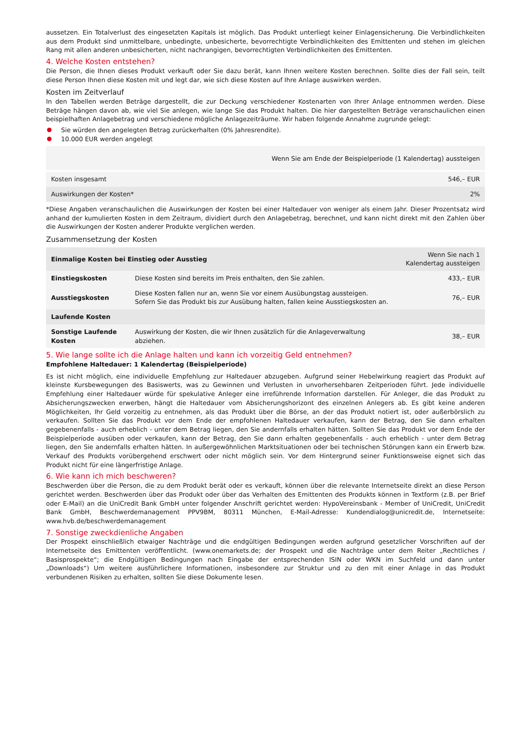aussetzen. Ein Totalverlust des eingesetzten Kapitals ist möglich. Das Produkt unterliegt keiner Einlagensicherung. Die Verbindlichkeiten aus dem Produkt sind unmittelbare, unbedingte, unbesicherte, bevorrechtigte Verbindlichkeiten des Emittenten und stehen im gleichen Rang mit allen anderen unbesicherten, nicht nachrangigen, bevorrechtigten Verbindlichkeiten des Emittenten.
4. Welche Kosten entstehen?
Die Person, die Ihnen dieses Produkt verkauft oder Sie dazu berät, kann Ihnen weitere Kosten berechnen. Sollte dies der Fall sein, teilt diese Person Ihnen diese Kosten mit und legt dar, wie sich diese Kosten auf Ihre Anlage auswirken werden.
Kosten im Zeitverlauf
In den Tabellen werden Beträge dargestellt, die zur Deckung verschiedener Kostenarten von Ihrer Anlage entnommen werden. Diese Beträge hängen davon ab, wie viel Sie anlegen, wie lange Sie das Produkt halten. Die hier dargestellten Beträge veranschaulichen einen beispielhaften Anlagebetrag und verschiedene mögliche Anlagezeiträume. Wir haben folgende Annahme zugrunde gelegt:
Sie würden den angelegten Betrag zurückerhalten (0% Jahresrendite).
10.000 EUR werden angelegt
| | Wenn Sie am Ende der Beispielperiode (1 Kalendertag) aussteigen |
| --- | --- |
| Kosten insgesamt | 546,– EUR |
| Auswirkungen der Kosten* | 2% |
*Diese Angaben veranschaulichen die Auswirkungen der Kosten bei einer Haltedauer von weniger als einem Jahr. Dieser Prozentsatz wird anhand der kumulierten Kosten in dem Zeitraum, dividiert durch den Anlagebetrag, berechnet, und kann nicht direkt mit den Zahlen über die Auswirkungen der Kosten anderer Produkte verglichen werden.
Zusammensetzung der Kosten
| Einmalige Kosten bei Einstieg oder Ausstieg | | Wenn Sie nach 1 Kalendertag aussteigen |
| --- | --- | --- |
| Einstiegskosten | Diese Kosten sind bereits im Preis enthalten, den Sie zahlen. | 433,– EUR |
| Ausstiegskosten | Diese Kosten fallen nur an, wenn Sie vor einem Ausübungstag aussteigen. Sofern Sie das Produkt bis zur Ausübung halten, fallen keine Ausstiegskosten an. | 76,– EUR |
| Laufende Kosten | | |
| Sonstige Laufende Kosten | Auswirkung der Kosten, die wir Ihnen zusätzlich für die Anlageverwaltung abziehen. | 38,– EUR |
5. Wie lange sollte ich die Anlage halten und kann ich vorzeitig Geld entnehmen?
Empfohlene Haltedauer: 1 Kalendertag (Beispielperiode)
Es ist nicht möglich, eine individuelle Empfehlung zur Haltedauer abzugeben. Aufgrund seiner Hebelwirkung reagiert das Produkt auf kleinste Kursbewegungen des Basiswerts, was zu Gewinnen und Verlusten in unvorhersehbaren Zeitperioden führt. Jede individuelle Empfehlung einer Haltedauer würde für spekulative Anleger eine irreführende Information darstellen. Für Anleger, die das Produkt zu Absicherungszwecken erwerben, hängt die Haltedauer vom Absicherungshorizont des einzelnen Anlegers ab. Es gibt keine anderen Möglichkeiten, Ihr Geld vorzeitig zu entnehmen, als das Produkt über die Börse, an der das Produkt notiert ist, oder außerbörslich zu verkaufen. Sollten Sie das Produkt vor dem Ende der empfohlenen Haltedauer verkaufen, kann der Betrag, den Sie dann erhalten gegebenenfalls - auch erheblich - unter dem Betrag liegen, den Sie andernfalls erhalten hätten. Sollten Sie das Produkt vor dem Ende der Beispielperiode ausüben oder verkaufen, kann der Betrag, den Sie dann erhalten gegebenenfalls - auch erheblich - unter dem Betrag liegen, den Sie andernfalls erhalten hätten. In außergewöhnlichen Marktsituationen oder bei technischen Störungen kann ein Erwerb bzw. Verkauf des Produkts vorübergehend erschwert oder nicht möglich sein. Vor dem Hintergrund seiner Funktionsweise eignet sich das Produkt nicht für eine längerfristige Anlage.
6. Wie kann ich mich beschweren?
Beschwerden über die Person, die zu dem Produkt berät oder es verkauft, können über die relevante Internetseite direkt an diese Person gerichtet werden. Beschwerden über das Produkt oder über das Verhalten des Emittenten des Produkts können in Textform (z.B. per Brief oder E-Mail) an die UniCredit Bank GmbH unter folgender Anschrift gerichtet werden: HypoVereinsbank - Member of UniCredit, UniCredit Bank GmbH, Beschwerdemanagement PPV9BM, 80311 München, E-Mail-Adresse: Kundendialog@unicredit.de, Internetseite: www.hvb.de/beschwerdemanagement
7. Sonstige zweckdienliche Angaben
Der Prospekt einschließlich etwaiger Nachträge und die endgültigen Bedingungen werden aufgrund gesetzlicher Vorschriften auf der Internetseite des Emittenten veröffentlicht. (www.onemarkets.de; der Prospekt und die Nachträge unter dem Reiter „Rechtliches / Basisprospekte“; die Endgültigen Bedingungen nach Eingabe der entsprechenden ISIN oder WKN im Suchfeld und dann unter „Downloads“) Um weitere ausführlichere Informationen, insbesondere zur Struktur und zu den mit einer Anlage in das Produkt verbundenen Risiken zu erhalten, sollten Sie diese Dokumente lesen.